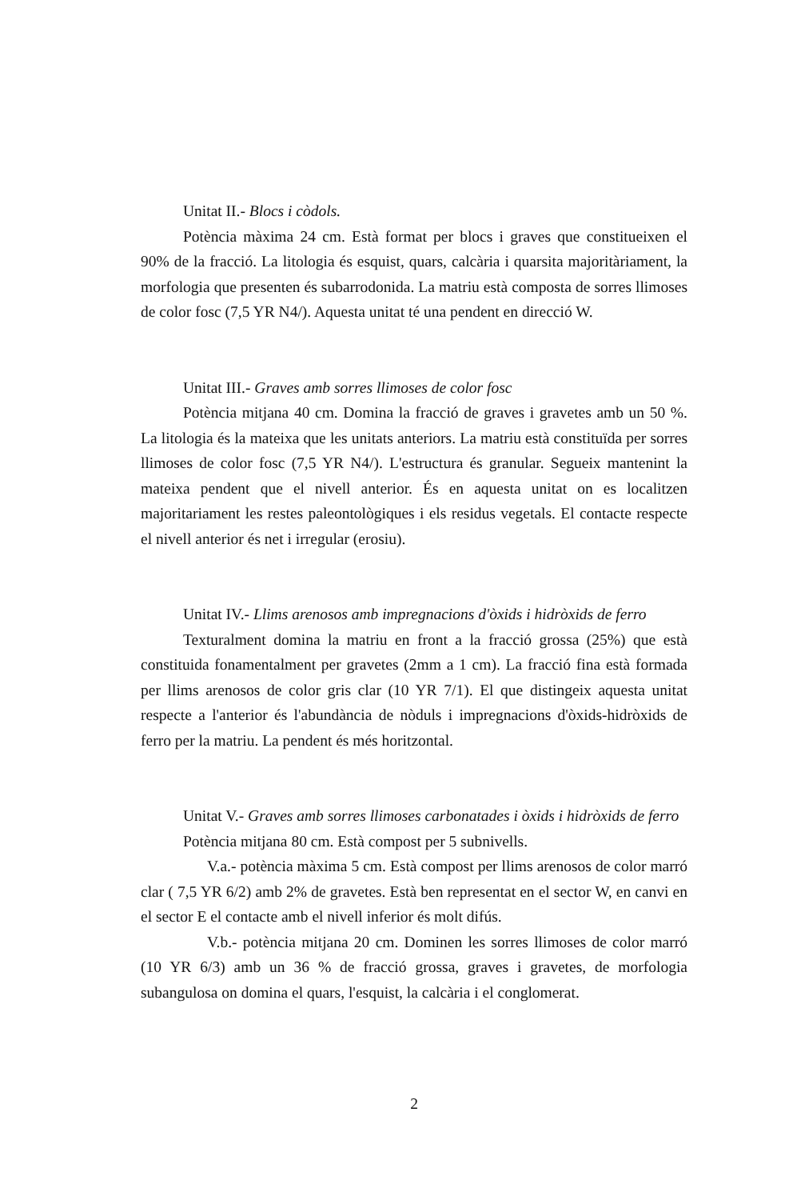Unitat II.- Blocs i còdols.
Potència màxima 24 cm. Està format per blocs i graves que constitueixen el 90% de la fracció. La litologia és esquist, quars, calcària i quarsita majoritàriament, la morfologia que presenten és subarrodonida. La matriu està composta de sorres llimoses de color fosc (7,5 YR N4/). Aquesta unitat té una pendent en direcció W.
Unitat III.- Graves amb sorres llimoses de color fosc
Potència mitjana 40 cm. Domina la fracció de graves i gravetes amb un 50 %. La litologia és la mateixa que les unitats anteriors. La matriu està constituïda per sorres llimoses de color fosc (7,5 YR N4/). L'estructura és granular. Segueix mantenint la mateixa pendent que el nivell anterior. És en aquesta unitat on es localitzen majoritariament les restes paleontològiques i els residus vegetals. El contacte respecte el nivell anterior és net i irregular (erosiu).
Unitat IV.- Llims arenosos amb impregnacions d'òxids i hidròxids de ferro
Texturalment domina la matriu en front a la fracció grossa (25%) que està constituida fonamentalment per gravetes (2mm a 1 cm). La fracció fina està formada per llims arenosos de color gris clar (10 YR 7/1). El que distingeix aquesta unitat respecte a l'anterior és l'abundància de nòduls i impregnacions d'òxids-hidròxids de ferro per la matriu. La pendent és més horitzontal.
Unitat V.- Graves amb sorres llimoses carbonatades i òxids i hidròxids de ferro
Potència mitjana 80 cm. Està compost per 5 subnivells.
V.a.- potència màxima 5 cm. Està compost per llims arenosos de color marró clar ( 7,5 YR 6/2) amb 2% de gravetes. Està ben representat en el sector W, en canvi en el sector E el contacte amb el nivell inferior és molt difús.
V.b.- potència mitjana 20 cm. Dominen les sorres llimoses de color marró (10 YR 6/3) amb un 36 % de fracció grossa, graves i gravetes, de morfologia subangulosa on domina el quars, l'esquist, la calcària i el conglomerat.
2